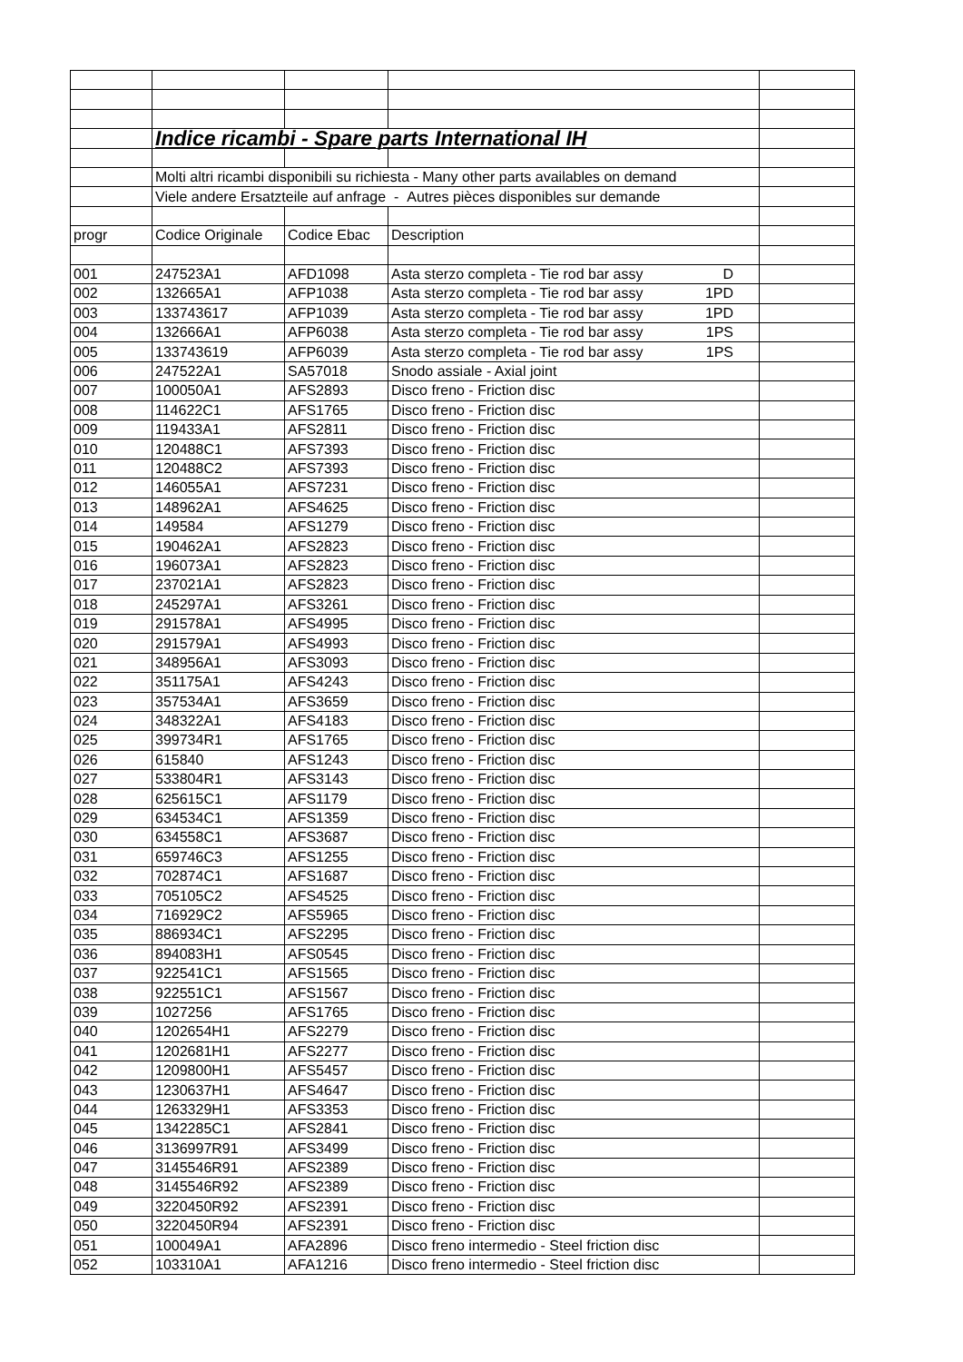| | Indice ricambi - Spare parts International IH | | | |
| | Molti altri ricambi disponibili su richiesta - Many other parts availables on demand | | | |
| | Viele andere Ersatzteile auf anfrage - Autres pièces disponibles sur demande | | | |
| progr | Codice Originale | Codice Ebac | Description | |
| 001 | 247523A1 | AFD1098 | Asta sterzo completa - Tie rod bar assy D | |
| 002 | 132665A1 | AFP1038 | Asta sterzo completa - Tie rod bar assy 1PD | |
| 003 | 133743617 | AFP1039 | Asta sterzo completa - Tie rod bar assy 1PD | |
| 004 | 132666A1 | AFP6038 | Asta sterzo completa - Tie rod bar assy 1PS | |
| 005 | 133743619 | AFP6039 | Asta sterzo completa - Tie rod bar assy 1PS | |
| 006 | 247522A1 | SA57018 | Snodo assiale - Axial joint | |
| 007 | 100050A1 | AFS2893 | Disco freno - Friction disc | |
| 008 | 114622C1 | AFS1765 | Disco freno - Friction disc | |
| 009 | 119433A1 | AFS2811 | Disco freno - Friction disc | |
| 010 | 120488C1 | AFS7393 | Disco freno - Friction disc | |
| 011 | 120488C2 | AFS7393 | Disco freno - Friction disc | |
| 012 | 146055A1 | AFS7231 | Disco freno - Friction disc | |
| 013 | 148962A1 | AFS4625 | Disco freno - Friction disc | |
| 014 | 149584 | AFS1279 | Disco freno - Friction disc | |
| 015 | 190462A1 | AFS2823 | Disco freno - Friction disc | |
| 016 | 196073A1 | AFS2823 | Disco freno - Friction disc | |
| 017 | 237021A1 | AFS2823 | Disco freno - Friction disc | |
| 018 | 245297A1 | AFS3261 | Disco freno - Friction disc | |
| 019 | 291578A1 | AFS4995 | Disco freno - Friction disc | |
| 020 | 291579A1 | AFS4993 | Disco freno - Friction disc | |
| 021 | 348956A1 | AFS3093 | Disco freno - Friction disc | |
| 022 | 351175A1 | AFS4243 | Disco freno - Friction disc | |
| 023 | 357534A1 | AFS3659 | Disco freno - Friction disc | |
| 024 | 348322A1 | AFS4183 | Disco freno - Friction disc | |
| 025 | 399734R1 | AFS1765 | Disco freno - Friction disc | |
| 026 | 615840 | AFS1243 | Disco freno - Friction disc | |
| 027 | 533804R1 | AFS3143 | Disco freno - Friction disc | |
| 028 | 625615C1 | AFS1179 | Disco freno - Friction disc | |
| 029 | 634534C1 | AFS1359 | Disco freno - Friction disc | |
| 030 | 634558C1 | AFS3687 | Disco freno - Friction disc | |
| 031 | 659746C3 | AFS1255 | Disco freno - Friction disc | |
| 032 | 702874C1 | AFS1687 | Disco freno - Friction disc | |
| 033 | 705105C2 | AFS4525 | Disco freno - Friction disc | |
| 034 | 716929C2 | AFS5965 | Disco freno - Friction disc | |
| 035 | 886934C1 | AFS2295 | Disco freno - Friction disc | |
| 036 | 894083H1 | AFS0545 | Disco freno - Friction disc | |
| 037 | 922541C1 | AFS1565 | Disco freno - Friction disc | |
| 038 | 922551C1 | AFS1567 | Disco freno - Friction disc | |
| 039 | 1027256 | AFS1765 | Disco freno - Friction disc | |
| 040 | 1202654H1 | AFS2279 | Disco freno - Friction disc | |
| 041 | 1202681H1 | AFS2277 | Disco freno - Friction disc | |
| 042 | 1209800H1 | AFS5457 | Disco freno - Friction disc | |
| 043 | 1230637H1 | AFS4647 | Disco freno - Friction disc | |
| 044 | 1263329H1 | AFS3353 | Disco freno - Friction disc | |
| 045 | 1342285C1 | AFS2841 | Disco freno - Friction disc | |
| 046 | 3136997R91 | AFS3499 | Disco freno - Friction disc | |
| 047 | 3145546R91 | AFS2389 | Disco freno - Friction disc | |
| 048 | 3145546R92 | AFS2389 | Disco freno - Friction disc | |
| 049 | 3220450R92 | AFS2391 | Disco freno - Friction disc | |
| 050 | 3220450R94 | AFS2391 | Disco freno - Friction disc | |
| 051 | 100049A1 | AFA2896 | Disco freno intermedio - Steel friction disc | |
| 052 | 103310A1 | AFA1216 | Disco freno intermedio - Steel friction disc | |